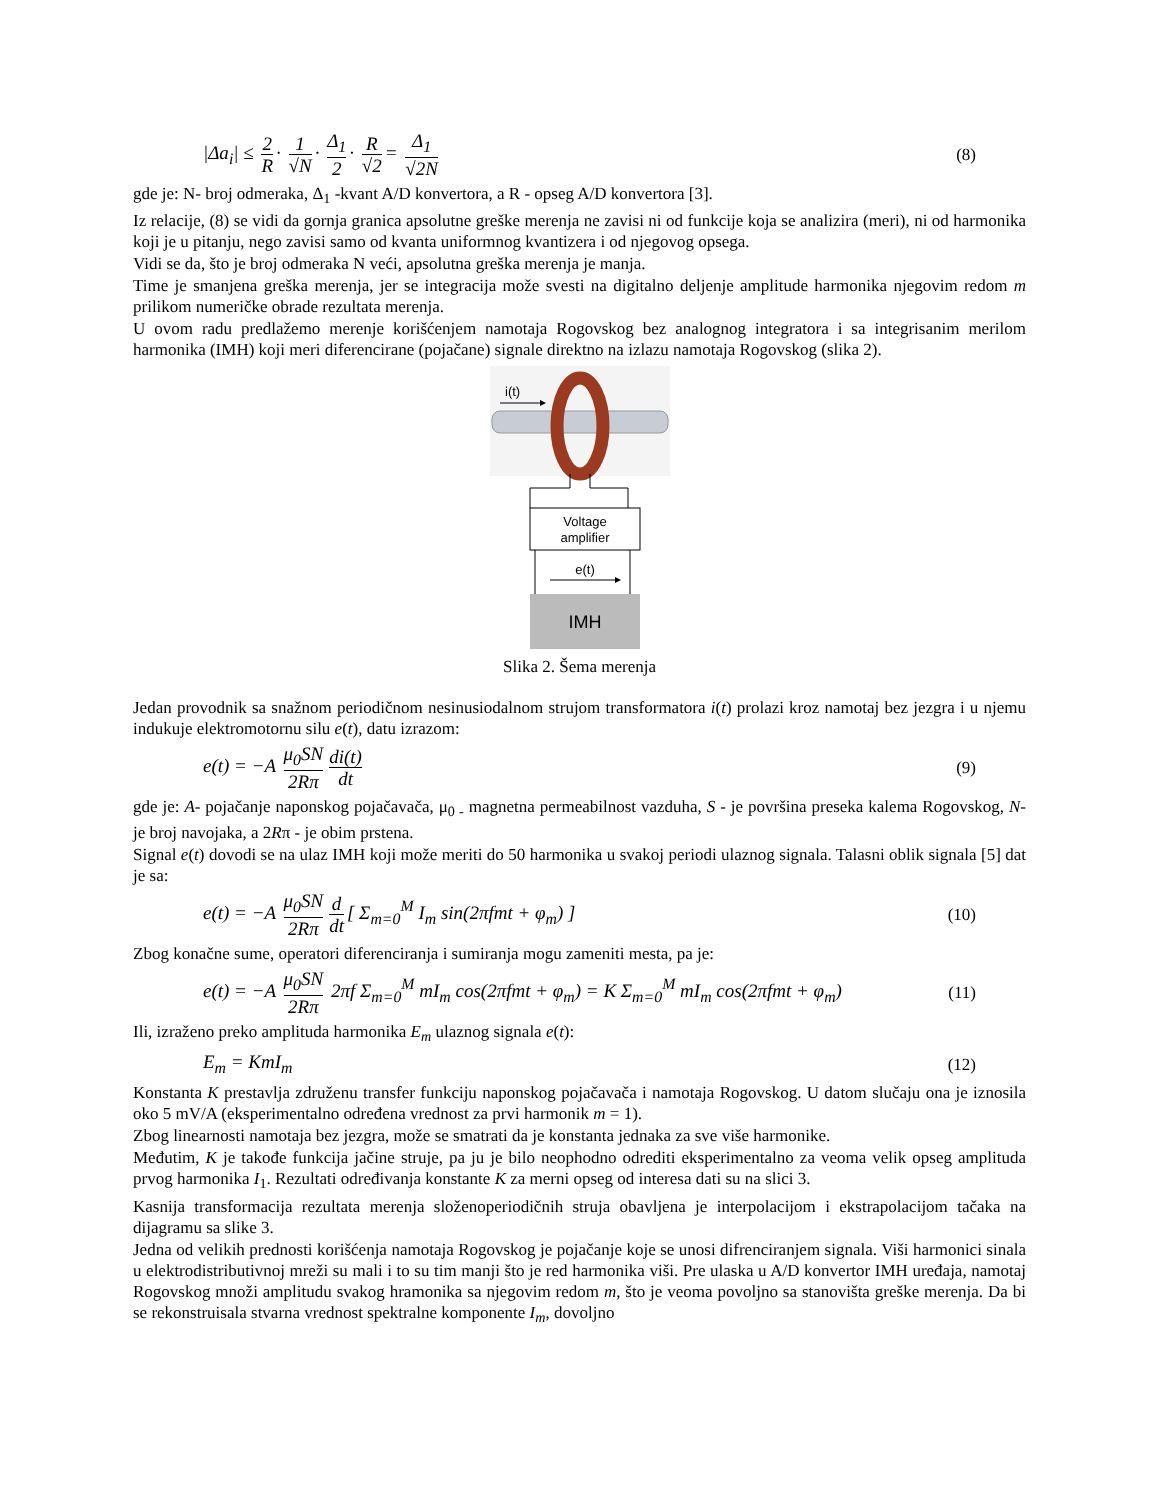|Δa<sub>i</sub>| ≤ 2 R · 1 √N · Δ<sub>1</sub> 2 · R √2 = Δ<sub>1</sub> √2N (8)
gde je: N- broj odmeraka, Δ<sub>1</sub> -kvant A/D konvertora, a R - opseg A/D konvertora [3].
Iz relacije, (8) se vidi da gornja granica apsolutne greške merenja ne zavisi ni od funkcije koja se analizira (meri), ni od harmonika koji je u pitanju, nego zavisi samo od kvanta uniformnog kvantizera i od njegovog opsega.
Vidi se da, što je broj odmeraka N veći, apsolutna greška merenja je manja.
Time je smanjena greška merenja, jer se integracija može svesti na digitalno deljenje amplitude harmonika njegovim redom m prilikom numeričke obrade rezultata merenja.
U ovom radu predlažemo merenje korišćenjem namotaja Rogovskog bez analognog integratora i sa integrisanim merilom harmonika (IMH) koji meri diferencirane (pojačane) signale direktno na izlazu namotaja Rogovskog (slika 2).
i(t)
Voltage
amplifier
e(t)
IMH
Slika 2. Šema merenja
Jedan provodnik sa snažnom periodičnom nesinusiodalnom strujom transformatora i(t) prolazi kroz namotaj bez jezgra i u njemu indukuje elektromotornu silu e(t), datu izrazom:
e(t) = −A μ<sub>0</sub>SN 2Rπ di(t) dt (9)
gde je: A- pojačanje naponskog pojačavača, μ<sub>0 -</sub> magnetna permeabilnost vazduha, S - je površina preseka kalema Rogovskog, N- je broj navojaka, a 2Rπ - je obim prstena.
Signal e(t) dovodi se na ulaz IMH koji može meriti do 50 harmonika u svakoj periodi ulaznog signala. Talasni oblik signala [5] dat je sa:
e(t) = −A μ<sub>0</sub>SN 2Rπ d dt [ Σ<sub>m=0</sub><sup>M</sup> I<sub>m</sub> sin(2πfmt + φ<sub>m</sub>) ] (10)
Zbog konačne sume, operatori diferenciranja i sumiranja mogu zameniti mesta, pa je:
e(t) = −A μ<sub>0</sub>SN 2Rπ 2πf Σ<sub>m=0</sub><sup>M</sup> mI<sub>m</sub> cos(2πfmt + φ<sub>m</sub>) = K Σ<sub>m=0</sub><sup>M</sup> mI<sub>m</sub> cos(2πfmt + φ<sub>m</sub>) (11)
Ili, izraženo preko amplituda harmonika E<sub>m</sub> ulaznog signala e(t):
E<sub>m</sub> = KmI<sub>m</sub> (12)
Konstanta K prestavlja združenu transfer funkciju naponskog pojačavača i namotaja Rogovskog. U datom slučaju ona je iznosila oko 5 mV/A (eksperimentalno određena vrednost za prvi harmonik m = 1).
Zbog linearnosti namotaja bez jezgra, može se smatrati da je konstanta jednaka za sve više harmonike.
Međutim, K je takođe funkcija jačine struje, pa ju je bilo neophodno odrediti eksperimentalno za veoma velik opseg amplituda prvog harmonika I<sub>1</sub>. Rezultati određivanja konstante K za merni opseg od interesa dati su na slici 3.
Kasnija transformacija rezultata merenja složenoperiodičnih struja obavljena je interpolacijom i ekstrapolacijom tačaka na dijagramu sa slike 3.
Jedna od velikih prednosti korišćenja namotaja Rogovskog je pojačanje koje se unosi difrenciranjem signala. Viši harmonici sinala u elektrodistributivnoj mreži su mali i to su tim manji što je red harmonika viši. Pre ulaska u A/D konvertor IMH uređaja, namotaj Rogovskog množi amplitudu svakog hramonika sa njegovim redom m, što je veoma povoljno sa stanovišta greške merenja. Da bi se rekonstruisala stvarna vrednost spektralne komponente I<sub>m</sub>, dovoljno